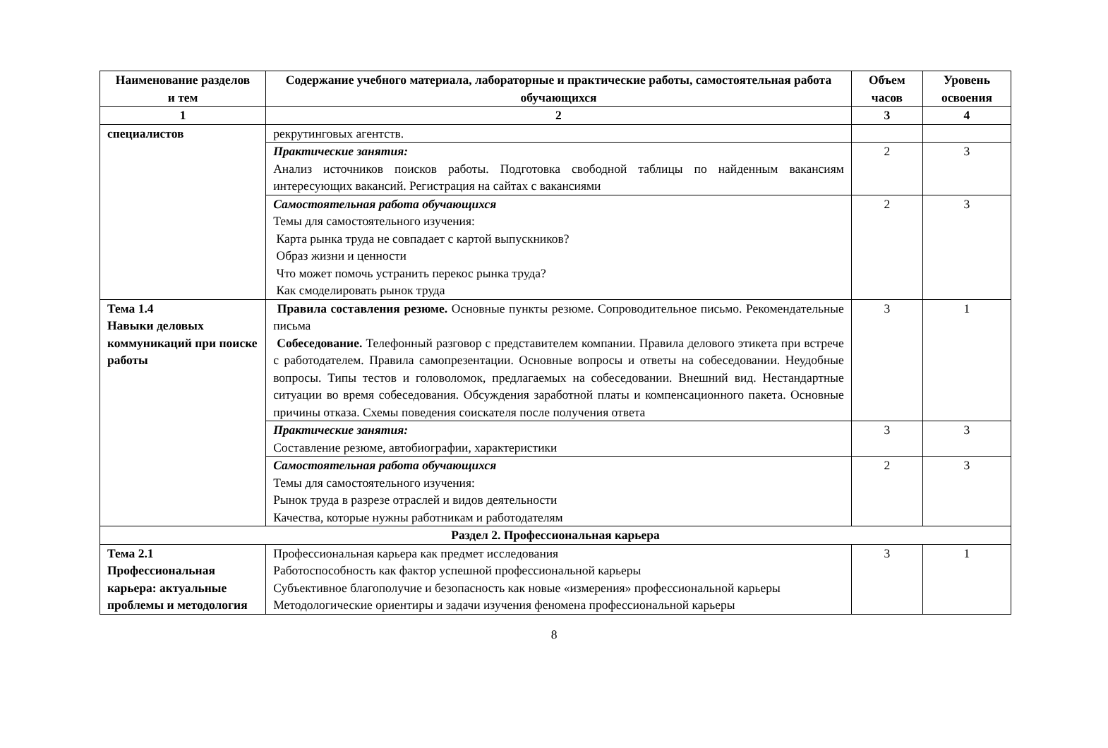| Наименование разделов и тем | Содержание учебного материала, лабораторные и практические работы, самостоятельная работа обучающихся | Объем часов | Уровень освоения |
| --- | --- | --- | --- |
| 1 | 2 | 3 | 4 |
| специалистов | рекрутинговых агентств. | | |
| | Практические занятия: Анализ источников поисков работы. Подготовка свободной таблицы по найденным вакансиям интересующих вакансий. Регистрация на сайтах с вакансиями | 2 | 3 |
| | Самостоятельная работа обучающихся Темы для самостоятельного изучения: Карта рынка труда не совпадает с картой выпускников? Образ жизни и ценности Что может помочь устранить перекос рынка труда? Как смоделировать рынок труда | 2 | 3 |
| Тема 1.4 Навыки деловых коммуникаций при поиске работы | Правила составления резюме. Основные пункты резюме. Сопроводительное письмо. Рекомендательные письма Собеседование. Телефонный разговор с представителем компании. Правила делового этикета при встрече с работодателем. Правила самопрезентации. Основные вопросы и ответы на собеседовании. Неудобные вопросы. Типы тестов и головоломок, предлагаемых на собеседовании. Внешний вид. Нестандартные ситуации во время собеседования. Обсуждения заработной платы и компенсационного пакета. Основные причины отказа. Схемы поведения соискателя после получения ответа | 3 | 1 |
| | Практические занятия: Составление резюме, автобиографии, характеристики | 3 | 3 |
| | Самостоятельная работа обучающихся Темы для самостоятельного изучения: Рынок труда в разрезе отраслей и видов деятельности Качества, которые нужны работникам и работодателям | 2 | 3 |
| Раздел 2. Профессиональная карьера | | | |
| Тема 2.1 Профессиональная карьера: актуальные проблемы и методология | Профессиональная карьера как предмет исследования Работоспособность как фактор успешной профессиональной карьеры Субъективное благополучие и безопасность как новые «измерения» профессиональной карьеры Методологические ориентиры и задачи изучения феномена профессиональной карьеры | 3 | 1 |
8